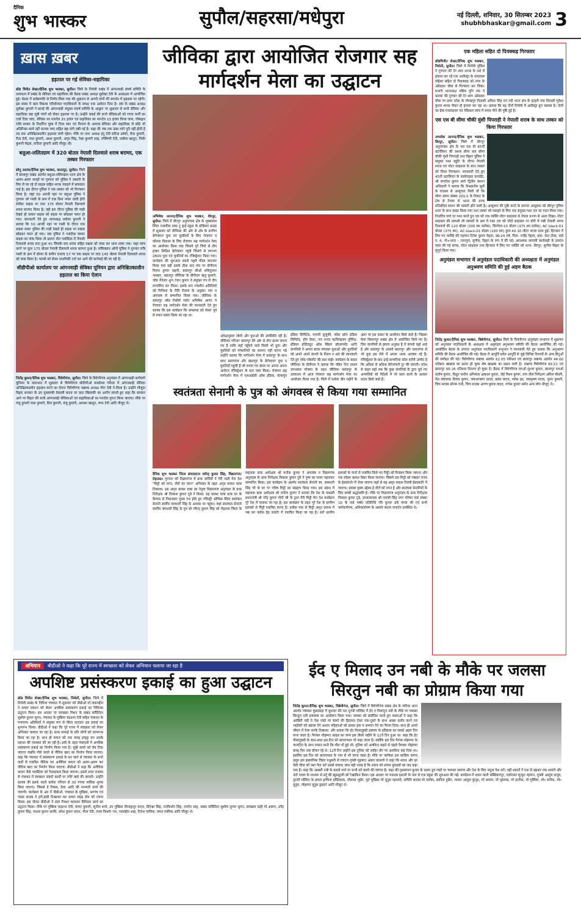दैनिक
शुभ भास्कर
सुपौल/सहरसा/मधेपुरा
नई दिल्ली, शनिवार, 30 सितम्बर 2023
shubhbhaskar@gmail.com
3
ख़ास ख़बर
हड़ताल पर गई सेविका-सहायिका
डॉ0 विनीत शेखर/दैनिक शुभ भास्कर, सुपौल। जिले के निर्मली प्रखंड में आंगनबाड़ी संघर्ष समिति के तत्वाधान में प्रखंड के सेविका एवं सहायिका की बैठक प्रखंड अध्यक्ष सुलेखा देवी के अध्यक्षता में आयोजित हुई। बैठक में सर्वसम्मति से निर्णय लिया गया की शुक्रवार से अपनी मांगों की समर्थन में हड़ताल पर रहेगी। इस संबंध में बाल विकास परियोजना पदाधिकारी के समक्ष एक आवेदन दिया है। संघ के प्रखंड अध्यक्ष सुलेखा कुमारी ने बताई की आंगनबाड़ी संयुक्त संघर्ष समिति के आह्वान पर शुक्रवार से सभी सेविका और सहायिका छह सूत्री मांगों को लेकर हड़ताल पर है। उन्होंने बताई की सभी सेविकाओं को राज्य कर्मी का दर्जा दिया जाए, सेविका का मानदेय 25 हजार एवं सहायिका का मानदेय 15 हजार किया जाय, पोषाहार राशि बाजार के निर्धारित मूल्य में दिया जाए एवं विभाग के अलावा सेविका और सहायिका से कोई भी अतिरिक्त कार्य नहीं कराया जाए सहित छह मांगे रखी गई है। कहा की जब तक उक्त मांगे पूरी नहीं होती है तब तक अनिश्चितकालीन हड़ताल जारी रहेगा। मौके पर नगर अध्यक्ष इंदु देवी सरिता उर्वशी, रीता कुमारी, रीता देवी, राधा कुमारी, आशा कुमारी, अमृत सिंह, रेखा कुमारी साह, रुक्मिणी देवी, वसीला खातून, पिंकी कुमारी मेहता, कविता कुमारी आदि मौजूद थी।
बलुआ-ललितग्राम में 320 बोतल नेपाली दिलवाले शराब बरामद, एक तस्कर गिरफ्तार
सोनू आलम/दैनिक शुभ भास्कर, छातापुर, सुपौल। जिले में छातापुर प्रखंड अंतर्गत बलुआ-ललितग्राम थाना क्षेत्र के अलग-अलग जगहों पर गुरुवार को पुलिस ने तस्करी के लिए ले जा रहे दो बाइक सहित शराब पकड़ने में सफलता पाई है। इस दौरान पुलिस ने एक तस्कर को भी गिरफ्तार किया है। जहां 50 आरडी नहर पर बलुआ पुलिस ने गुरुवार को गस्ती के क्रम में एक बिना नम्बर वाली हीरो स्प्लेंडर बाइक पर लदा 175 बोतल नेपाली दिलवाले शराब बरामद किया है। वही इस दौरान पुलिस की गाड़ी देखते ही तस्कर बाइक को सड़क पर छोड़कर फरार हो गया। जानकारी देते हुए थानाध्यक्ष प्रमीला कुमारी ने बताया कि 50 आरडी नहर पर गस्ती के दौरान एक बाइक सवार पुलिस की गाड़ी देखते ही सड़क पर बाइक छोड़कर फरार हो गया। जब पुलिस ने नजदीक जाकर बाइक का जांच किया तो उसपर तीन प्लास्टिक में नेपाली दिलवाले शराब लदा हुआ था। जिसके बाद शराब सहित बाइक को जब्त कर थाना लाया गया। जहां जांच करने पर कुल 175 बोतल नेपाली दिलवाले शराब बरामद हुआ है। ललितग्राम ओपी पुलिस ने गुरुवार रात्रि गस्ती के क्रम में डोरवा के समीप एनएच 57 पर एक बाइक पर लदा 145 बोतल नेपाली दिलवाले शराब को जब्त किया है। मामले को लेकर प्राथमिकी दर्ज कर आगे की कार्रवाई की जा रही है।
सीडीपीओ कार्यालय पर आंगनवाड़ी सेविका यूनियन द्वारा अनिश्चितकालीन हड़ताल का किया ऐलान
जितेंद्र कुमार/दैनिक शुभ भास्कर, त्रिवेनीगंज, सुपौल। जिले के त्रिवेणीगंज अनुमंडल में आंगनबाड़ी कर्मचारी यूनियन के तत्वाधान में शुक्रवार से त्रिवेणीगंज सीडीपीओ कार्यालय परिसर में आंगनबाड़ी सेविका अनिश्चितकालीन हड़ताल करने का ऐलान त्रिवेणीगंज प्रखण्ड अध्यक्ष मीरा देवी ने किया है। उन्होंने मौजूदा बिहार सरकार के उप मुख्यमंत्री तेजस्वी यादव पर वादा खिलाफी का आरोप लगाते हुए कहा कि सरकार आने पर बिहार की सभी आंगनबाड़ी सेविकाओं एवं सहायिकाओं का मानदेय दुगना किया जाएगा। मौके पर मंजू कुमारी राधा कुमारी, शिव कुमारी, मंजू कुमारी, आयशा खातून, रूपा देवी आदि मौजूद थे।
जीविका द्वारा आयोजित रोजगार सह मार्गदर्शन मेला का उद्घाटन
अभिषेक आनन्द/दैनिक शुभ भास्कर, वीरपुर, सुपौल। जिले में बीरपुर अनुमण्डल क्षेत्र के मुख्यालय स्थित राजकीय प्लस टू हाई स्कूल के स्टेडियम ग्राउंड में शुक्रवार को जीविका की ओर से क्षेत्र के ग्रामीण बेरोजगार युवा एवं युवतियों के लिए रोजगार व कौशल विकास के लिए रोजगार सह मार्गदर्शन मेला का आयोजन किया गया जिसमे पुरे जिले से तीन हजार शिक्षित बेरोजगार पहुंचे जिसमे से लगभग 2600 युवा एवं युवतियों का रजिस्ट्रेशन किया गया। कार्यक्रम की शुरुआत सबसे पहले फीता काटकर किया गया वही इसके ठीक बाद मंच पर डीपीएम विजय कुमार सहनी, बसंतपुर सीओ शशिकुमार भास्कर, बसंतपुर जीविका के बीपीएम ऋतु कुमारी, जॉब मैनेजर शुभ रंजन कुमार ने संयुक्त रुप से दीप प्रज्वलित कर किया। इसके बाद मंचसीन अतिथियों को मिथिला के रीति रीवाज के अनुसार पाग व अंगवस्त्र से सम्मानित किया गया। जीविका के बसंतपुर जॉब रिसोर्स पर्सन अभिषेक आनंद ने रोजगार सह मार्गदर्शन मेला की जानकारी देते हुए बताया कि इस कार्यक्रम कि सफलता को लेकर पूर्व से प्रचार प्रसार किया जा रहा था।
अपेक्षानुसार लोगों और युवाओ की उपस्थिति रही है। जीविका परिवार बसंतपुर की ओर से तीन स्टाल लगाए गए हैं ताकि यहाँ पहुँचने वाले किसी भी युवा और युवतियों को परेशानियों का सामना नहीं करना पड़े उन्होंने बताया कि मार्गदर्शन मेला में बसंतपुर के साथ साथ प्रतापगंज और छातापुर के बेरोजगार युवा व युवतियाँ पहुंची हैं जो लगाए गए स्टाल पर अपना अपना आवेदन रजिस्ट्रेशन के बाद जमा किया। रोजगार सह मार्गदर्शन मेला में एलआईसी ऑफ़ इंडिया, वेल्सपुन इंडिया लिमिटेड, मारुती सुजुकी, क्वेस क्रॉप इंडिया लिमिटेड, होप केयर, नव भारत फर्टीलाइजर पूर्णिया, इंडियन इंस्टिट्यूट ऑफ़ स्किल डॉवलपमेंट आदि कंपनियों ने अपना स्टाल लगाकर युवाओं और युवतियों को अपने अपने कंपनी के नियम व शर्त की जानकारी देते हुए जॉब प्लेसमेंट की बात कही। कार्यक्रम के बाबत जीविका के डीपीएम ने बताया कि पंडित दिन दयाल उपाध्याय योजना के तहत जीविका बसंतपुर के तत्वाधान में आज रोजगार सह मार्गदर्शन मेला का आयोजन किया गया है। जिले में प्रत्येक तीन महीने के अंतर पर इस प्रकार के आयोजन किये जाते हैं। पिछला मेला किसनपुर प्रखंड क्षेत्र में आयोजित किये गए हैं। जिन कंपनियों से हमारा अनुबंध है वें कंपनी यहाँ आई है और बसंतपुर के अलावे छातापुर और प्रतापगंज से भी युवा इस मेले में अपना भाग्य आजमा रहे हैं। रजिस्ट्रेशन के बाद उन्हें कम्पनिया कॉल करेंगी उम्मीद है कि अधिक से अधिक बेरोजगारी दूर की जाएगी। प्रदेश से बाहर यहाँ तक कि कुछ कंपनियों के द्वारा चुने गए अभ्यर्थियों को विदेशो में भी काम करने के अवसर प्रदान किये जाते हैं।
स्वतंत्रता सेनानी के पुत्र को अंगवस्त्र से किया गया सम्मानित
दैनिक शुभ भास्कर जिला संवाददाता धर्मेन्द्र कुमार सिंह, विक्रमगंज/रोहतास। गुरुवार को विक्रमगंज में डाक कर्मियों ने मेरी माटी मेरा देश "मिट्टी को नमन, वीरों का वंदन" अभियान के तहत अमृत कलश यात्रा निकाला। इस अमृत कलश यात्रा का नेतृत्व विक्रमगंज अनुमंडल के डाक निरीक्षक श्री विकाश कुमार दुबे ने किया। यह कलश यात्रा डाक घर के कैम्पस से निकलकर मुख्य पथ होते हुए रजिस्ट्री ऑफिस स्थित स्वतंत्रता सेनानी स्वर्गीय जलधारी सिंह के आवास पर पहुंचा। जहां स्वतंत्रता सेनानी स्वर्गीय जलधारी सिंह के पुत्र श्री रविन्द्र कुमार सिंह को रोहतास जिला के सहायक डाक अधीक्षक श्री मनोज कुमार ने अंगवस्त्र व विक्रमगंज अनुमंडल के डाक निरीक्षक विकास कुमार दुबे ने पुष्प का माला पहनाकर सम्मानित किया। इस कार्यक्रम के अंतर्गत स्वतंत्रता सेनानी स्व. जलधारी सिंह जी के घर पर पवित्र मिट्टी का संग्रहण किया गया। इस संबंध में सहायक डाक अधीक्षक श्री मनोज कुमार ने बताया कि देश के यशस्वी प्रधानमंत्री श्री नरेंद्र कुमार मोदी जी के द्वारा मेरी मिट्टी मेरा देश कार्यक्रम पूरे देश में चलाया जा रहा है। इस कार्यक्रम के तहत पूरे देश के ग्रामीण इलाकों से मिट्टी एकत्रित करना है। प्रत्येक गांव से मिट्टी अमृत कलश में रख कर ब्लॉक हेड क्वार्टर में एकत्रित किया जा रहा है। सारे ग्रामीण इलाकों के गावो से एकत्रित किये गए मिट्टी को मिक्सप किया जाएगा और एक मॉडल कलश तैयार किया जाएगा। जिसमे उस मिट्टी को रखकर राज्य के हेडक्वार्टर में भेजा जाएगा जहाँ से यह अमृत कलश दिल्ली हेडक्वार्टर में जाएगा। इसका मुख्य उद्देश्य है वीरो को नमन है और स्वतंत्रता सेनानियों के लिए सच्ची श्रद्धांजलि है। मौके पर विक्रमगंज अनुमंडल के डाक निरीक्षक विकास कुमार दुबे, उपडाकपाल श्री रामजी सिंह नगर परिषद वार्ड संख्या 10 के वार्ड पार्षद प्रतिनिधि रवि कुमार उर्फ मंगल जी एवं सभी कर्मचारीगण, अभिकर्तागण के अलावे जनता जनार्दन उपस्थित थे।
एक महिला सहित दो पियक्कड़ गिरफ्तार
डॉ0विनीत शेखर/दैनिक शुभ भास्कर, निर्मली, सुपौल। जिले में निर्मली पुलिस ने गुरुवार की देर शाम शराब के नशे में हंगामा कर रहे एक आर्केस्ट्रा के संचालक महिला सहित दो पियक्कड़ को नगर के अंबेडकर चौक से गिरफ्तार कर लिया। प्रभारी थानाध्यक्ष वशिष्ट मुनि राय ने बताया की गुरुवार की देर शाम अंबेडकर चौक पर उत्तर प्रदेश के गोरखपुर निवासी अमिता सिंह एवं नदी थाना क्षेत्र के इटहरी गांव निवासी मुकेश कुमार शराब पीकर हो हंगामा कर रहा था। बताया कि यह दोनों निर्मली में आर्केस्ट्रा ग्रुप चलाता है। दोनों का ब्रेक एनलाइजर एवं मेडिकल जांच में शराब पीने की पुष्टि हुई है।
एस एस बी सीमा चौकी मुंशी पिपराही ने नेपाली शराब के साथ तस्कर को किया गिरफ्तार
अभसेक आनन्द/दैनिक शुभ भास्कर, बिरपुर, सुपौल। जिले में बीरपुर अनुमण्डल क्षेत्र के एस एस बी 45वीं बटालियन की सशत्र सीमा बल सीमा चौकी मुंशी पिपराही तथा बिहार पुलिस ने संयुक्त गश्त ड्युटि के दौरान नेपाली शराब एवं मोटर साइकल के साथ तस्कर को किया गिरफ्तार। जानकारी देते हुए 45वीं बटालियन के कार्यवाहक कमांडेंट, श्री जगदीश कुमार शर्मा द्वितीय कमान अधिकारी ने बताया कि विश्वसनीय सूत्रों के माध्यम से आसूचना मिली थी कि सीमा स्तम्भ संख्या 201/1 के निकट के क्षेत्र से नेपाल से भारत की तरफ प्रतिबंधित समान की तस्करी होने वाली है। आसूचना की पुष्टि करने के उपरांत आसूचना को बीरपुर पुलिस थाना के साथ साझा किया गया तथा तस्कर को पकड़ने के लिए एक संयुक्त गश्त दल का गठन किया गया। निर्धारित मार्ग पर गश्त करते हुए दल को एक व्यक्ति मोटर साइकल से नेपाल प्रभाग से आता दिखा। मोटर साइकल की तलाशी ली तलाशी के क्रम में गश्त दल को मोटों साइकल पर बोरी में रखी नेपाली शराब दिलवाले की 120 बोतल (300 Ml प्रत्येक), सिग्नेचर-10 बोतल (375 Ml प्रत्येक), AC black-01 बोतल (375 Ml), AC black-01 बोतल (180 Ml) कुल 40.30 लीटर शराब प्राप्त हुई। हिरासत में लिए गए व्यक्ति की पहचान दिनेश कुमार मेहता, उम्र-24 वर्ष, पिता- राजेंद्र मेहता, ग्राम- धेना टोला, वार्ड न. 6, पो+थाना – रतनपुरा, सुपौल, बिहार के रूप में की गई। आवश्यक कागजी कार्यवाही के उपरांत जब्त की गई शराब, मोटर साइकल तथा हिरासत में लिए गए व्यक्ति को थाना- बीरपुर, सुपौल बिहार के सुपुर्द किया गया।
अनुमंडल सभागार में अनुमंडल पदाधिकारी की अध्यक्षता में अनुमंडल अनुश्रवण समिति की हुई अहम बैठक
जितेंद्र कुमार/दैनिक शुभ भास्कर, त्रिबेनीगंज, सुपौल। जिले के त्रिवेनीगंज अनुमंडल सभागार में शुक्रवार को अनुमंडल पदाधिकारी के अध्यक्षता में अनुमंडल अनुश्रवण समिति की बैठक आयोजित की गई। आयोजित बैठक के उपरांत अनुमंडल पदाधिकारी शंभुनाथ ने जानकारी देते हुए बताया कि अनुश्रवण समिति की बैठक आयोजित की गई। बैठक में आपूर्ति समेत आपूर्ति से जुड़े विभिन्न विभागों के अन्य बिंदुओं की समीक्षा की गई। त्रिवेणीगंज प्रखण्ड अंतर्गत 82.05 प्रतिशत एवं छातापुर प्रखण्ड अंतर्गत 44.00 प्रतिशत खाद्यान्न का उठाव हो चुका शेष खाद्यान्न का उठाव जारी है। प्रखण्ड त्रिवेणीगंज 89.21 एवं छातापुर 88.36 प्रतिशत वितरण हो चुका है। बैठक में त्रिवेणीगंज एमओ शुभम कुमार, छातापुर एमओ संतोष कुमार, विधुत कनीय अभियंता आकाश कुमार, जेई रौशन कुमार, माप तौल निरीक्षण अनिल चौधरी, गैस संचालक विजय कुमार, जयनारायण यादव, बसंत यादव, गणेश झा, जयकृष्ण यादव, पूनम कुमारी, जिप सदस्य सोनम रानी, जिप सदस्य अरुण कुमार यादव, रूपेश कुमार समेत अन्य लोग मौजूद थे।
अभियान बीडीओ ने कहा कि पूरे राज्य में स्वच्छता को लेकर अभियान चलाया जा रहा है
अपशिष्ट प्रसंस्करण इकाई का हुआ उद्घाटन
डॉ0 विनीत शेखर/दैनिक शुभ भास्कर, निर्मली, सुपौल। जिले में निर्मली प्रखंड के दिघिया पंचायत में शुक्रवार को बीडीओ मो.जफरुद्दीन ने कचरा प्रबंधन को लेकर अपशिष्ट प्रसंस्करण इकाई का विधिवत उद्घाटन किया। इस अवसर पर स्वच्छता मिशन के प्रखंड कॉर्डिनेटर सुशील कुमार सुमन, पंचायत के मुखिया चंद्रप्रभा देवी सहित पंचायत के गणमान्य अतिथियों ने संयुक्त रूप से फीता काटकर इस इकाई का शुभारंभ किया। बीडीओ ने कहा कि पूरे राज्य में स्वच्छता को लेकर अभियान चलाया जा रहा है। साफ सफाई के प्रति लोगों को जागरूक किया जा रहा है। साथ ही कचरा को एक जगह इकट्ठा कर उसके प्रबंधन की व्यवस्था की जा रही है। इसी के तहत पंचायतों में अपशिष्ट प्रसंस्करण इकाई का निर्माण किया गया है। सूखे कचरे को बेच दिया जाएगा जबकि गीले कचरे से जैविक खाद का निर्माण किया जाएगा। कहा कि पंचायत में प्रसंस्करण इकाई के बन जाने से पंचायत के सभी वार्डों से एकत्रित जैविक एवं अजैविक कचरा को अलग-अलग कर जैविक खाद का निर्माण किया जाएगा। बीडीओ ने कहा कि अजैविक कचरा जैसे प्लास्टिक को रिसाइकल किया जाएगा। इससे प्राप्त राजस्व से पंचायत में स्वच्छता संबंधी कार्यों पर राशि खर्च की जाएगी। उन्होंने बताया की इसके बदले प्रत्येक परिवार से 30 रुपया मासिक शुल्क लिया जाएगा। जिससे ई रिक्सा, ठेला आदि की मरम्मती कार्य की जाएगी। कार्यक्रम के अंत में बीडीओ, पंचायत के मुखिया, सरपंच एवं पंसस सदस्य ने हरी-झंडी दिखाकर कर कचरा संग्रह टीम को रवाना किया। इस दौरान बीडीओ ने स्वयं रिक्शा चलाकर विधिवत कार्य का उद्घाटन किया। मौके पर मुखिया चंद्रप्रभा देवी, कंचन कुमारी, सुनील शर्मा, उप मुखिया वीरबहादुर यादव, बिंदेश्वर सिंह, नंदकिशोर सिंह, रामदेव साह, प्रखंड कॉर्डिनेटर सुशील कुमार सुमन, स्वच्छता ग्राही मो.आलम, उपेंद्र कुमार सिंह, प्रभास कुमार साफी, उमेश कुमार यादव, गीता देवी, नवल किशोर राम, नसरुद्दीन शाह, दिनेश मालिक, जगत मालिक आदि मौजूद थे।
ईद ए मिलाद उन नबी के मौके पर जलसा सिरतुन नबी का प्रोग्राम किया गया
जितेंद्र कुमार/दैनिक शुभ भास्कर, त्रिबेनीगंज, सुपौल। जिले में त्रिवेणीगंज प्रखंड क्षेत्र के जदिया थाना अंतर्गत पंचायत फुलकाहा में बुधवार की रात नूरानी मस्जिद में ईद ए मिलादुन नबी के मौके पर जलसा सिरतुन नबी इजलास का आयोजन किया गया। जलसा को संबोधित करते हुए वक्ताओं ने कहा कि आखिरी नबी ने नेक रास्ते पर चलने की हिदायत देकर एक-दूसरे के साथ अच्छा बर्ताव करने एवं भाईचारे को बढ़ावा देने अथवा महिलाओं को उनका हक व सम्मान देने का पैगाम दिया। साथ ही अपने जीवन में ऐसा करके दिखाया। और बताया कि ईद मिलादुन्नबी इस्लाम के इतिहास का सबसे अहम दिन माना जाता है। पैगम्बर मोहम्मद साहब का जन्म इस तीसरे महीने के 12वें दिन हुआ था। कहा कि ईद मीलादुन्नबी के साथ-साथ इस दिन को बारावफात भी कहा जाता है। क्योंकि इस दिन पैगंबर मोहम्मद के जन्मदिन के साथ वफात यानी कि मौत भी हुई थी। दुनिया को अलविदा कहने से पहले पैग्मबर मोहम्मद बारह दिन तक बीमार रहे थे। 12वें दिन उन्होंने इस दुनिया को जाहिर तौर पर अलविदा कह दिया था। इसलिए इस दिन को बारावफात के नाम से भी जाना जाता है। मौके पर जमीयत उल कासिम दारुल उलूम इल इस्लामिया जिला मधुबनी से एचएम मुफ्ती मुहम्मद अंसार कासमी ने कहा कि शराब और हर ऐसी चीज जो नशा पैदा करे उससे बचाया जाय यही वजह है कि शराब को तमाम बुराइयों का जड़ कहा गया है। कहा कि आखरी नबी के बताये मार्ग पर सभी को चलने की जरुरत है। कहा की मुसलमान कुरान के बताए हुए रास्ते पर चलकर समाज और देश के लिए नमूना पेश करें। वहीं शायरों ने एक से बढ़कर एक शायरी और नाते गजल के माध्यम से उर्दू की खूबसूरती को रेखांकित किया। इस अवसर पर मकतब इशाती के नाम से एक स्कूल की शुरुआत की गईं। कार्यक्रम में शायर कारी बख्तियारपुर, एलोनसर लुत्फुर रहमान, मुफ्ती अब्दुल कयूम, नूरानी मस्जिद के इमाम हाफिज इफ्तियाक, मौलाना जुबेर, पूर्व मुखिया मो यूनुस रहमानी, समिति सदस्य मो जमील, सादिक हुसैन, मास्टर अब्दुल कुदुश, मो सलाम, मो मुस्तफा, मो इदरीश, मो मुस्लिम, मो० मनीफ, मो० यूनुस, मोहम्मद यूनुस ड्राइवर आदि मौजूद थे।